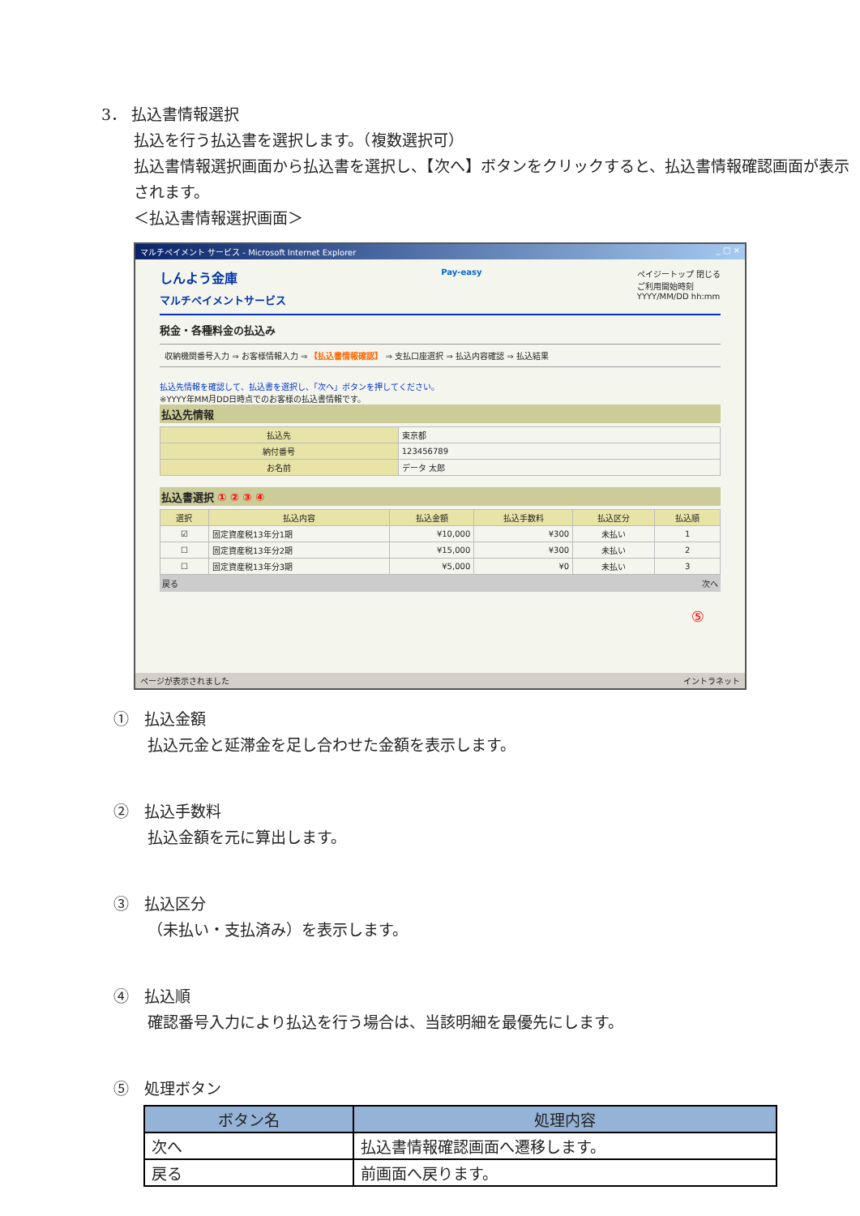3． 払込書情報選択
払込を行う払込書を選択します。（複数選択可）
払込書情報選択画面から払込書を選択し、【次へ】ボタンをクリックすると、払込書情報確認画面が表示されます。
＜払込書情報選択画面＞
マルチペイメント サービス - Microsoft Internet Explorer _ □ ×
しんよう金庫
マルチペイメントサービス
Pay-easy ペイジートップ 閉じる
ご利用開始時刻
YYYY/MM/DD hh:mm
税金・各種料金の払込み
収納機関番号入力 ⇒ お客様情報入力 ⇒ 【払込書情報確認】 ⇒ 支払口座選択 ⇒ 払込内容確認 ⇒ 払込結果
払込先情報を確認して、払込書を選択し、「次へ」ボタンを押してください。
※YYYY年MM月DD日時点でのお客様の払込書情報です。
払込先情報
| 払込先 | 東京都 |
| 納付番号 | 123456789 |
| お名前 | データ 太郎 |
払込書選択 ① ② ③ ④
| 選択 | 払込内容 | 払込金額 | 払込手数料 | 払込区分 | 払込順 |
| --- | --- | --- | --- | --- | --- |
| ☑ | 固定資産税13年分1期 | ¥10,000 | ¥300 | 未払い | 1 |
| ☐ | 固定資産税13年分2期 | ¥15,000 | ¥300 | 未払い | 2 |
| ☐ | 固定資産税13年分3期 | ¥5,000 | ¥0 | 未払い | 3 |
戻る 次へ
⑤
ページが表示されました イントラネット
①　払込金額
払込元金と延滞金を足し合わせた金額を表示します。
②　払込手数料
払込金額を元に算出します。
③　払込区分
（未払い・支払済み）を表示します。
④　払込順
確認番号入力により払込を行う場合は、当該明細を最優先にします。
⑤　処理ボタン
| ボタン名 | 処理内容 |
| --- | --- |
| 次へ | 払込書情報確認画面へ遷移します。 |
| 戻る | 前画面へ戻ります。 |